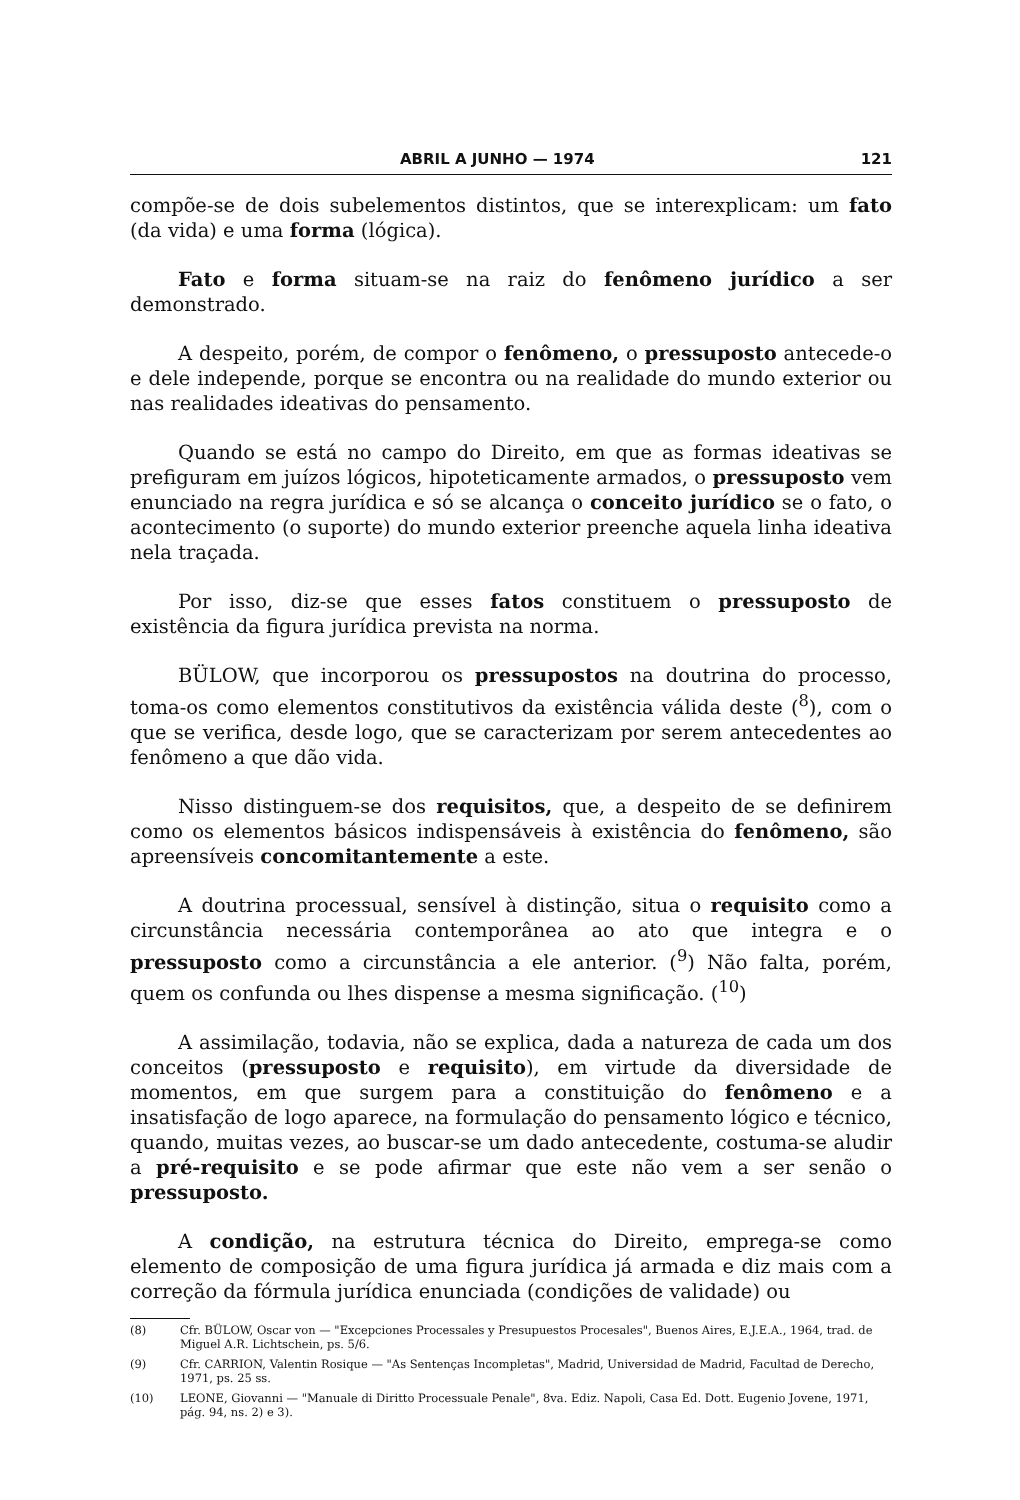ABRIL A JUNHO — 1974 121
compõe-se de dois subelementos distintos, que se interexplicam: um fato (da vida) e uma forma (lógica).
Fato e forma situam-se na raiz do fenômeno jurídico a ser demonstrado.
A despeito, porém, de compor o fenômeno, o pressuposto antecede-o e dele independe, porque se encontra ou na realidade do mundo exterior ou nas realidades ideativas do pensamento.
Quando se está no campo do Direito, em que as formas ideativas se prefiguram em juízos lógicos, hipoteticamente armados, o pressuposto vem enunciado na regra jurídica e só se alcança o conceito jurídico se o fato, o acontecimento (o suporte) do mundo exterior preenche aquela linha ideativa nela traçada.
Por isso, diz-se que esses fatos constituem o pressuposto de existência da figura jurídica prevista na norma.
BÜLOW, que incorporou os pressupostos na doutrina do processo, toma-os como elementos constitutivos da existência válida deste (<sup>8</sup>), com o que se verifica, desde logo, que se caracterizam por serem antecedentes ao fenômeno a que dão vida.
Nisso distinguem-se dos requisitos, que, a despeito de se definirem como os elementos básicos indispensáveis à existência do fenômeno, são apreensíveis concomitantemente a este.
A doutrina processual, sensível à distinção, situa o requisito como a circunstância necessária contemporânea ao ato que integra e o pressuposto como a circunstância a ele anterior. (<sup>9</sup>) Não falta, porém, quem os confunda ou lhes dispense a mesma significação. (<sup>10</sup>)
A assimilação, todavia, não se explica, dada a natureza de cada um dos conceitos (pressuposto e requisito), em virtude da diversidade de momentos, em que surgem para a constituição do fenômeno e a insatisfação de logo aparece, na formulação do pensamento lógico e técnico, quando, muitas vezes, ao buscar-se um dado antecedente, costuma-se aludir a pré-requisito e se pode afirmar que este não vem a ser senão o pressuposto.
A condição, na estrutura técnica do Direito, emprega-se como elemento de composição de uma figura jurídica já armada e diz mais com a correção da fórmula jurídica enunciada (condições de validade) ou
(8) Cfr. BÜLOW, Oscar von — "Excepciones Processales y Presupuestos Procesales", Buenos Aires, E.J.E.A., 1964, trad. de Miguel A.R. Lichtschein, ps. 5/6.
(9) Cfr. CARRION, Valentin Rosique — "As Sentenças Incompletas", Madrid, Universidad de Madrid, Facultad de Derecho, 1971, ps. 25 ss.
(10) LEONE, Giovanni — "Manuale di Diritto Processuale Penale", 8va. Ediz. Napoli, Casa Ed. Dott. Eugenio Jovene, 1971, pág. 94, ns. 2) e 3).